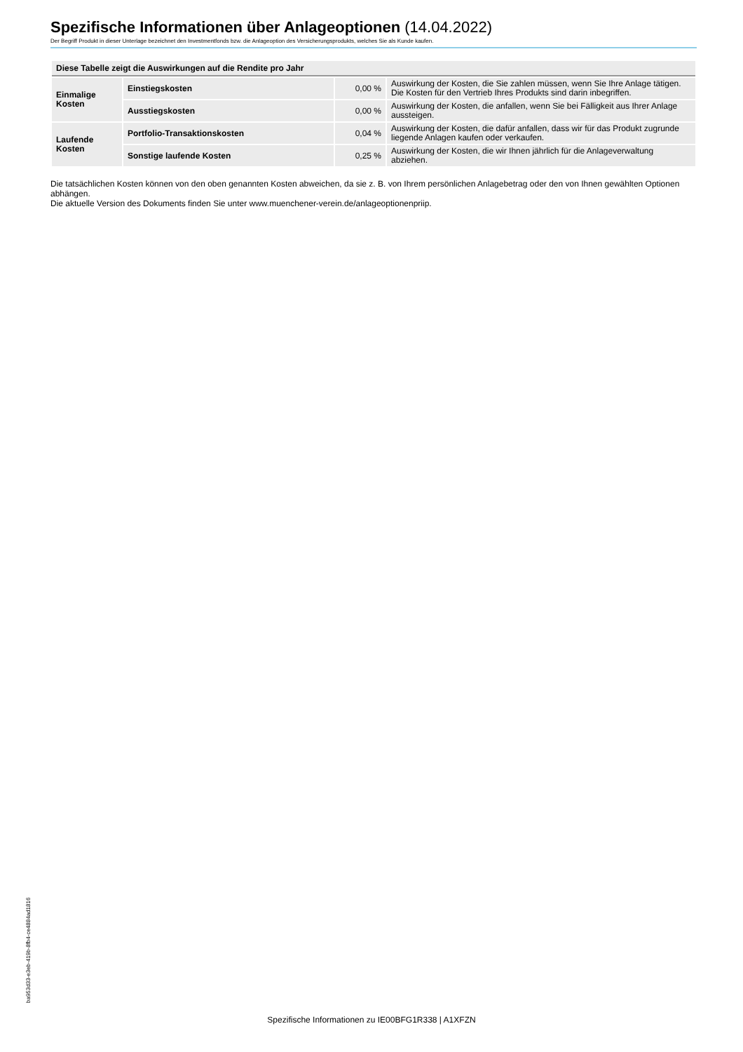Spezifische Informationen über Anlageoptionen (14.04.2022)
Der Begriff Produkt in dieser Unterlage bezeichnet den Investmentfonds bzw. die Anlageoption des Versicherungsprodukts, welches Sie als Kunde kaufen.
| Diese Tabelle zeigt die Auswirkungen auf die Rendite pro Jahr | | | |
| --- | --- | --- | --- |
| Einmalige Kosten | Einstiegskosten | 0,00 % | Auswirkung der Kosten, die Sie zahlen müssen, wenn Sie Ihre Anlage tätigen. Die Kosten für den Vertrieb Ihres Produkts sind darin inbegriffen. |
| | Ausstiegskosten | 0,00 % | Auswirkung der Kosten, die anfallen, wenn Sie bei Fälligkeit aus Ihrer Anlage aussteigen. |
| Laufende Kosten | Portfolio-Transaktionskosten | 0,04 % | Auswirkung der Kosten, die dafür anfallen, dass wir für das Produkt zugrunde liegende Anlagen kaufen oder verkaufen. |
| | Sonstige laufende Kosten | 0,25 % | Auswirkung der Kosten, die wir Ihnen jährlich für die Anlageverwaltung abziehen. |
Die tatsächlichen Kosten können von den oben genannten Kosten abweichen, da sie z. B. von Ihrem persönlichen Anlagebetrag oder den von Ihnen gewählten Optionen abhängen.
Die aktuelle Version des Dokuments finden Sie unter www.muenchener-verein.de/anlageoptionenpriip.
ba953d33-e3eb-419b-8fb4-ce4884ad1816
Spezifische Informationen zu IE00BFG1R338 | A1XFZN